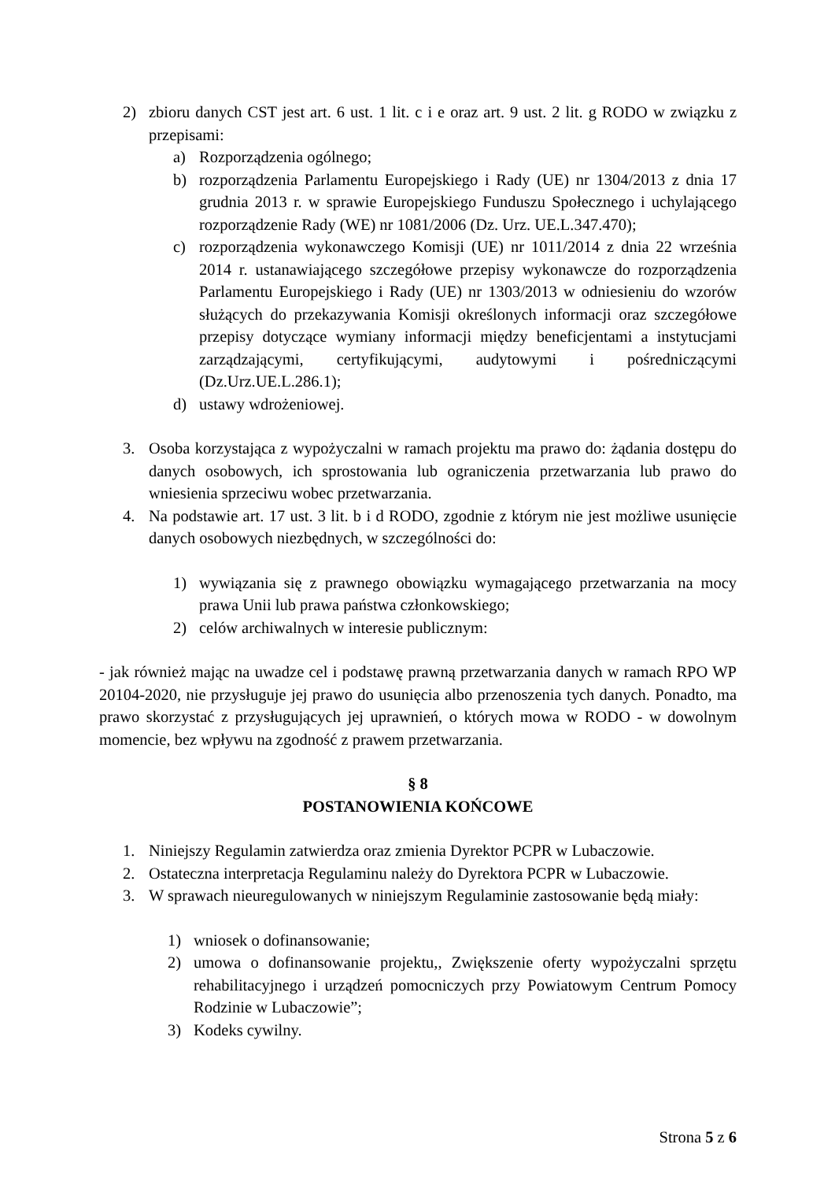2) zbioru danych CST jest art. 6 ust. 1 lit. c i e oraz art. 9 ust. 2 lit. g RODO w związku z przepisami:
a) Rozporządzenia ogólnego;
b) rozporządzenia Parlamentu Europejskiego i Rady (UE) nr 1304/2013 z dnia 17 grudnia 2013 r. w sprawie Europejskiego Funduszu Społecznego i uchylającego rozporządzenie Rady (WE) nr 1081/2006 (Dz. Urz. UE.L.347.470);
c) rozporządzenia wykonawczego Komisji (UE) nr 1011/2014 z dnia 22 września 2014 r. ustanawiającego szczegółowe przepisy wykonawcze do rozporządzenia Parlamentu Europejskiego i Rady (UE) nr 1303/2013 w odniesieniu do wzorów służących do przekazywania Komisji określonych informacji oraz szczegółowe przepisy dotyczące wymiany informacji między beneficjentami a instytucjami zarządzającymi, certyfikującymi, audytowymi i pośredniczącymi (Dz.Urz.UE.L.286.1);
d) ustawy wdrożeniowej.
3. Osoba korzystająca z wypożyczalni w ramach projektu ma prawo do: żądania dostępu do danych osobowych, ich sprostowania lub ograniczenia przetwarzania lub prawo do wniesienia sprzeciwu wobec przetwarzania.
4. Na podstawie art. 17 ust. 3 lit. b i d RODO, zgodnie z którym nie jest możliwe usunięcie danych osobowych niezbędnych, w szczególności do:
1) wywiązania się z prawnego obowiązku wymagającego przetwarzania na mocy prawa Unii lub prawa państwa członkowskiego;
2) celów archiwalnych w interesie publicznym:
- jak również mając na uwadze cel i podstawę prawną przetwarzania danych w ramach RPO WP 20104-2020, nie przysługuje jej prawo do usunięcia albo przenoszenia tych danych. Ponadto, ma prawo skorzystać z przysługujących jej uprawnień, o których mowa w RODO - w dowolnym momencie, bez wpływu na zgodność z prawem przetwarzania.
§ 8
POSTANOWIENIA KOŃCOWE
1. Niniejszy Regulamin zatwierdza oraz zmienia Dyrektor PCPR w Lubaczowie.
2. Ostateczna interpretacja Regulaminu należy do Dyrektora PCPR w Lubaczowie.
3. W sprawach nieuregulowanych w niniejszym Regulaminie zastosowanie będą miały:
1) wniosek o dofinansowanie;
2) umowa o dofinansowanie projektu,, Zwiększenie oferty wypożyczalni sprzętu rehabilitacyjnego i urządzeń pomocniczych przy Powiatowym Centrum Pomocy Rodzinie w Lubaczowie”;
3) Kodeks cywilny.
Strona 5 z 6